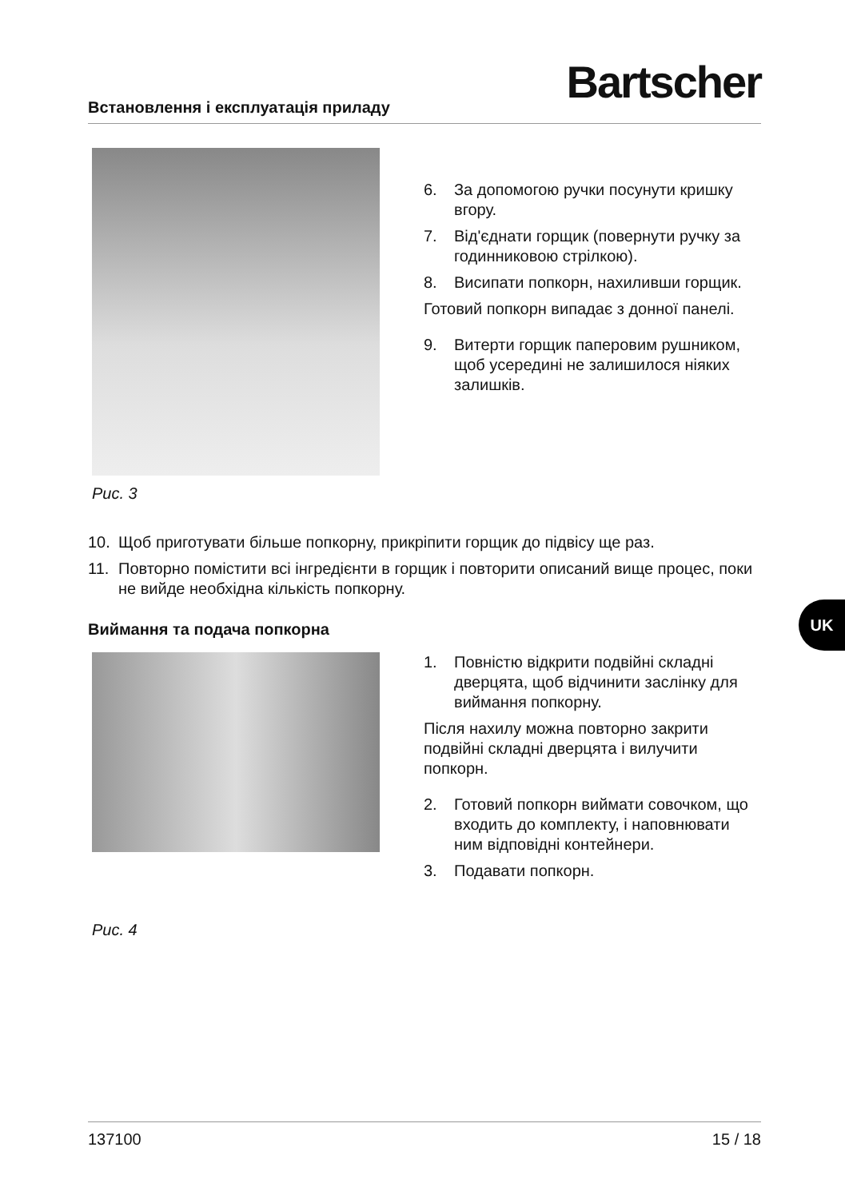Встановлення і експлуатація приладу
Bartscher
Рис. 3
6. За допомогою ручки посунути кришку вгору.
7. Від'єднати горщик (повернути ручку за годинниковою стрілкою).
8. Висипати попкорн, нахиливши горщик.
Готовий попкорн випадає з донної панелі.
9. Витерти горщик паперовим рушником, щоб усередині не залишилося ніяких залишків.
10. Щоб приготувати більше попкорну, прикріпити горщик до підвісу ще раз.
11. Повторно помістити всі інгредієнти в горщик і повторити описаний вище процес, поки не вийде необхідна кількість попкорну.
Виймання та подача попкорна
Рис. 4
1. Повністю відкрити подвійні складні дверцята, щоб відчинити заслінку для виймання попкорну.
Після нахилу можна повторно закрити подвійні складні дверцята і вилучити попкорн.
2. Готовий попкорн виймати совочком, що входить до комплекту, і наповнювати ним відповідні контейнери.
3. Подавати попкорн.
UK
137100 15 / 18